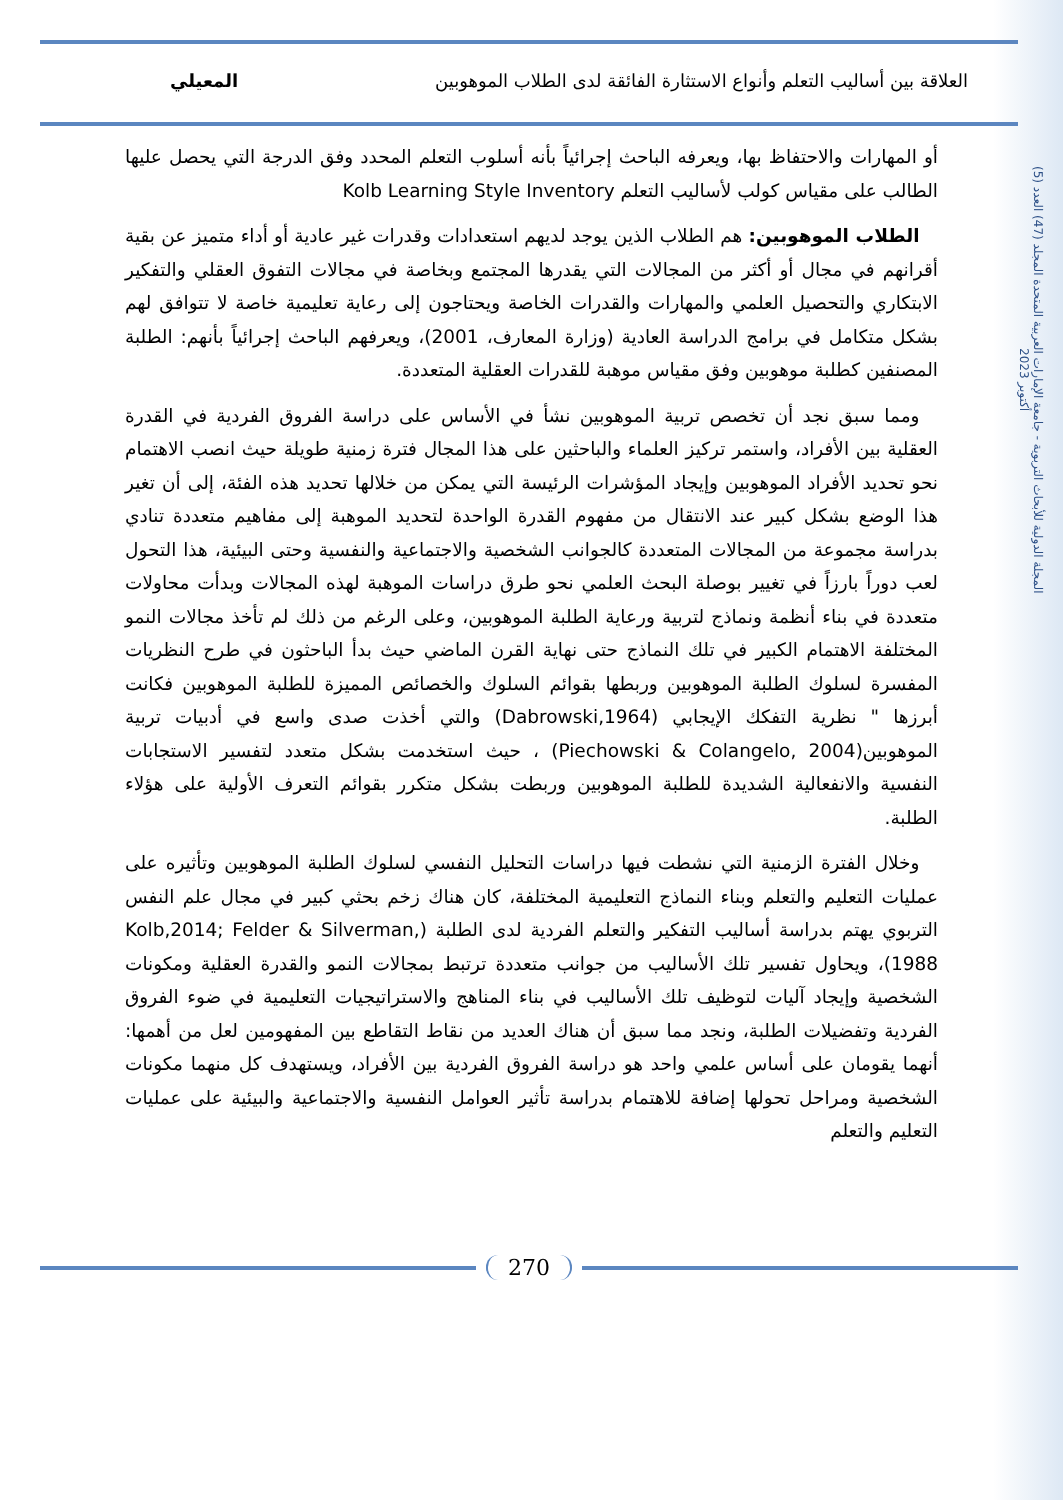العلاقة بين أساليب التعلم وأنواع الاستثارة الفائقة لدى الطلاب الموهوبين المعيلي
المجلة الدولية للأبحاث التربوية - جامعة الإمارات العربية المتحدة المجلد (47) العدد (5) أكتوبر 2023
أو المهارات والاحتفاظ بها، ويعرفه الباحث إجرائياً بأنه أسلوب التعلم المحدد وفق الدرجة التي يحصل عليها الطالب على مقياس كولب لأساليب التعلم Kolb Learning Style Inventory
 الطلاب الموهوبين: هم الطلاب الذين يوجد لديهم استعدادات وقدرات غير عادية أو أداء متميز عن بقية أقرانهم في مجال أو أكثر من المجالات التي يقدرها المجتمع وبخاصة في مجالات التفوق العقلي والتفكير الابتكاري والتحصيل العلمي والمهارات والقدرات الخاصة ويحتاجون إلى رعاية تعليمية خاصة لا تتوافق لهم بشكل متكامل في برامج الدراسة العادية (وزارة المعارف، 2001)، ويعرفهم الباحث إجرائياً بأنهم: الطلبة المصنفين كطلبة موهوبين وفق مقياس موهبة للقدرات العقلية المتعددة.
 ومما سبق نجد أن تخصص تربية الموهوبين نشأ في الأساس على دراسة الفروق الفردية في القدرة العقلية بين الأفراد، واستمر تركيز العلماء والباحثين على هذا المجال فترة زمنية طويلة حيث انصب الاهتمام نحو تحديد الأفراد الموهوبين وإيجاد المؤشرات الرئيسة التي يمكن من خلالها تحديد هذه الفئة، إلى أن تغير هذا الوضع بشكل كبير عند الانتقال من مفهوم القدرة الواحدة لتحديد الموهبة إلى مفاهيم متعددة تنادي بدراسة مجموعة من المجالات المتعددة كالجوانب الشخصية والاجتماعية والنفسية وحتى البيئية، هذا التحول لعب دوراً بارزاً في تغيير بوصلة البحث العلمي نحو طرق دراسات الموهبة لهذه المجالات وبدأت محاولات متعددة في بناء أنظمة ونماذج لتربية ورعاية الطلبة الموهوبين، وعلى الرغم من ذلك لم تأخذ مجالات النمو المختلفة الاهتمام الكبير في تلك النماذج حتى نهاية القرن الماضي حيث بدأ الباحثون في طرح النظريات المفسرة لسلوك الطلبة الموهوبين وربطها بقوائم السلوك والخصائص المميزة للطلبة الموهوبين فكانت أبرزها " نظرية التفكك الإيجابي (Dabrowski,1964) والتي أخذت صدى واسع في أدبيات تربية الموهوبين(Piechowski & Colangelo, 2004) ، حيث استخدمت بشكل متعدد لتفسير الاستجابات النفسية والانفعالية الشديدة للطلبة الموهوبين وربطت بشكل متكرر بقوائم التعرف الأولية على هؤلاء الطلبة.
 وخلال الفترة الزمنية التي نشطت فيها دراسات التحليل النفسي لسلوك الطلبة الموهوبين وتأثيره على عمليات التعليم والتعلم وبناء النماذج التعليمية المختلفة، كان هناك زخم بحثي كبير في مجال علم النفس التربوي يهتم بدراسة أساليب التفكير والتعلم الفردية لدى الطلبة (Kolb,2014; Felder & Silverman, 1988)، ويحاول تفسير تلك الأساليب من جوانب متعددة ترتبط بمجالات النمو والقدرة العقلية ومكونات الشخصية وإيجاد آليات لتوظيف تلك الأساليب في بناء المناهج والاستراتيجيات التعليمية في ضوء الفروق الفردية وتفضيلات الطلبة، ونجد مما سبق أن هناك العديد من نقاط التقاطع بين المفهومين لعل من أهمها: أنهما يقومان على أساس علمي واحد هو دراسة الفروق الفردية بين الأفراد، ويستهدف كل منهما مكونات الشخصية ومراحل تحولها إضافة للاهتمام بدراسة تأثير العوامل النفسية والاجتماعية والبيئية على عمليات التعليم والتعلم
270